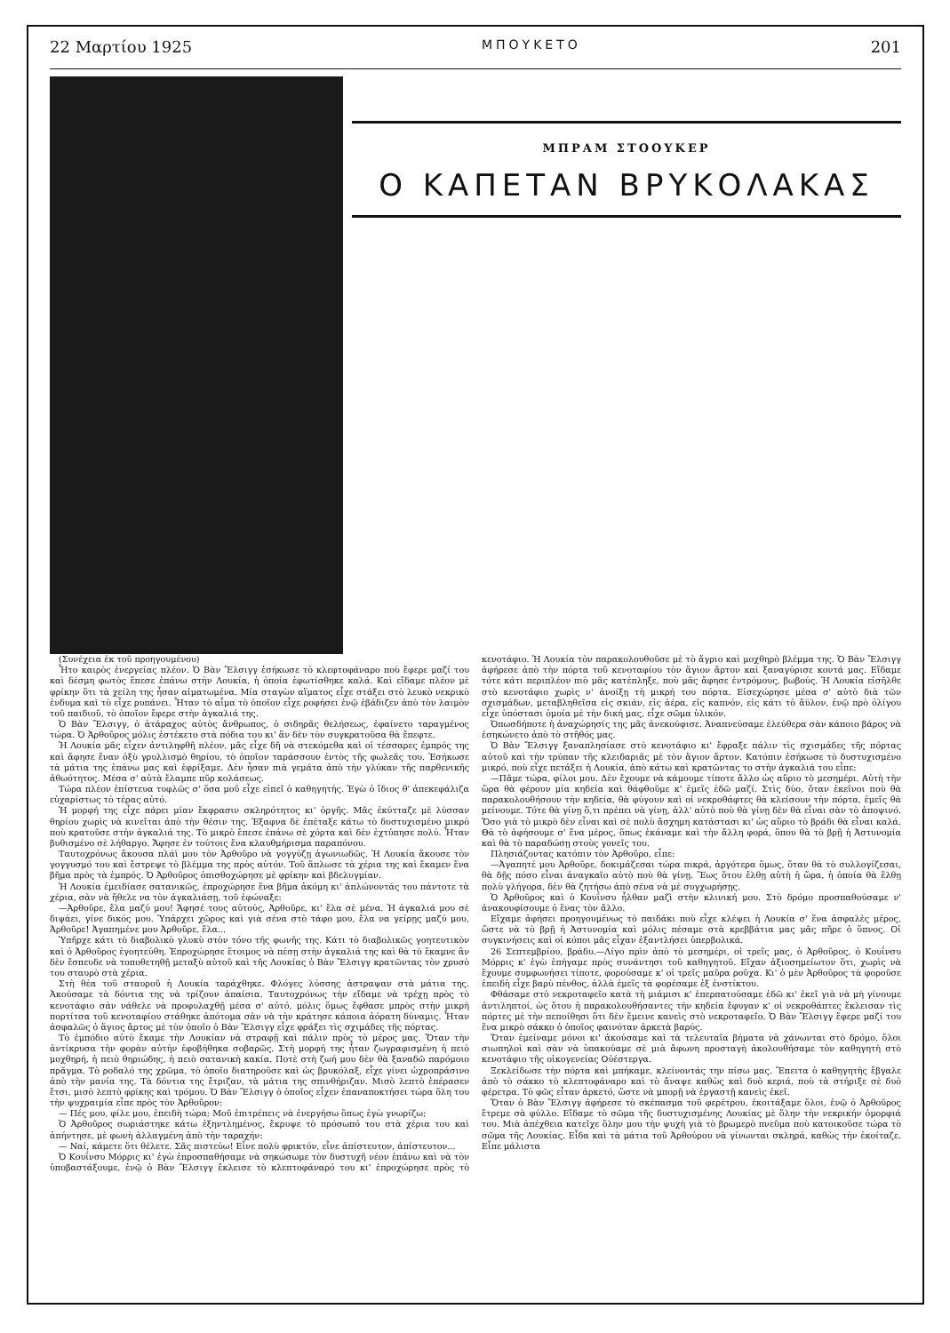22 Μαρτίου 1925 ΜΠΟΥΚΕΤΟ 201
ΜΠΡΑΜ ΣΤΟΟΥΚΕΡ
Ο ΚΑΠΕΤΑΝ ΒΡΥΚΟΛΑΚΑΣ
(Συνέχεια ἐκ τοῦ προηγουμένου)
Ἦτο καιρὸς ἐνεργείας πλέον. Ὁ Βὰν Ἔλσιγγ ἐσήκωσε τὸ κλεφτοφάναρο ποὺ ἔφερε μαζί του καὶ δέσμη φωτὸς ἔπεσε ἐπάνω στὴν Λουκία, ἡ ὁποία ἐφωτίσθηκε καλά. Καὶ εἴδαμε πλέον μὲ φρίκην ὅτι τὰ χείλη της ἦσαν αἱματωμένα. Μία σταγὼν αἵματος εἶχε στάξει στὸ λευκὸ νεκρικὸ ἐνδυμα καὶ τὸ εἶχε ρυπάνει. Ἦταν τὸ αἷμα τὸ ὁποῖον εἶχε ροφήσει ἐνῷ ἐβάδιζεν ἀπὸ τὸν λαιμὸν τοῦ παιδιοῦ, τὸ ὁποῖον ἔφερε στὴν ἀγκαλιά της.
Ὁ Βὰν Ἔλσιγγ, ὁ ἀτάραχος αὐτὸς ἄνθρωπος, ὁ σιδηρᾶς θελήσεως, ἐφαίνετο ταραγμένος τώρα. Ὁ Ἀρθοῦρος μόλις ἐστέκετο στὰ πόδια του κι' ἂν δὲν τὸν συγκρατοῦσα θὰ ἔπεφτε.
Ἡ Λουκία μᾶς εἶχεν ἀντιληφθῆ πλέον, μᾶς εἶχε δῆ νὰ στεκόμεθα καὶ οἱ τέσσαρες ἐμπρός της καὶ ἄφησε ἕναν ὀξὺ γρυλλισμὸ θηρίου, τὸ ὁποῖον ταράσσουν ἐντὸς τῆς φωλεᾶς του. Ἐσήκωσε τὰ μάτια της ἐπάνω μας καὶ ἐφρίξαμε. Δὲν ἦσαν πιὰ γεμάτα ἀπὸ τὴν γλύκαν τῆς παρθενικῆς ἀθωότητος. Μέσα σ' αὐτὰ ἔλαμπε πῦρ κολάσεως.
Τώρα πλέον ἐπίστευα τυφλῶς σ' ὅσα μοῦ εἶχε εἰπεῖ ὁ καθηγητής. Ἐγὼ ὁ ἴδιος θ' ἀπεκεφάλιζα εὐχαρίστως τὸ τέρας αὐτό.
Ἡ μορφή της εἶχε πάρει μίαν ἔκφρασιν σκληρότητος κι' ὀργῆς. Μᾶς ἐκύτταζε μὲ λύσσαν θηρίου χωρὶς νὰ κινεῖται ἀπὸ τὴν θέσιν της. Ἐξαφνα δὲ ἐπέταξε κάτω τὸ δυστυχισμένο μικρὸ ποὺ κρατοῦσε στὴν ἀγκαλιά της. Τὸ μικρὸ ἔπεσε ἐπάνω σὲ χόρτα καὶ δὲν ἐχτύπησε πολύ. Ἦταν βυθισμένο σὲ λήθαργο. Ἄφησε ἐν τούτοις ἕνα κλαυθμήρισμα παραπόνου.
Ταυτοχρόνως ἄκουσα πλάϊ μου τὸν Ἀρθοῦρο νὰ γογγύζῃ ἀγωνιωδῶς. Ἡ Λουκία ἄκουσε τὸν γογγυσμό του καὶ ἔστρεψε τὸ βλέμμα της πρὸς αὐτόν. Τοῦ ἅπλωσε τὰ χέρια της καὶ ἔκαμεν ἕνα βῆμα πρὸς τὰ ἐμπρός. Ὁ Ἀρθοῦρος ὀπισθοχώρησε μὲ φρίκην καὶ βδελυγμίαν.
Ἡ Λουκία ἐμειδίασε σατανικῶς, ἐπροχώρησε ἕνα βῆμα ἀκόμη κι' ἁπλώνοντάς του πάντοτε τὰ χέρια, σὰν νὰ ἤθελε να τὸν ἀγκαλιάσῃ, τοῦ ἐφώναξε:
—Ἀρθοῦρε, ἔλα μαζύ μου! Ἄφησέ τους αὐτούς, Ἀρθοῦρε, κι' ἔλα σὲ μένα. Ἡ ἀγκαλιά μου σὲ διψάει, γίνε δικός μου. Ὑπάρχει χῶρος καὶ γιὰ σένα στὸ τάφο μου, ἔλα να γείρῃς μαζύ μου, Ἀρθοῦρε! Ἀγαπημένε μου Ἀρθοῦρε, ἔλα...
Ὑπῆρχε κάτι τὸ διαβολικὸ γλυκὺ στὸν τόνο τῆς φωνῆς της. Κάτι τὸ διαβολικῶς γοητευτικὸν καὶ ὁ Ἀρθοῦρος ἐγοητεύθη. Ἐπροχώρησε ἕτοιμος νὰ πέσῃ στὴν ἀγκαλιά της καὶ θὰ τὸ ἔκαμνε ἂν δὲν ἔσπευδε νὰ τοποθετηθῇ μεταξὺ αὐτοῦ καὶ τῆς Λουκίας ὁ Βὰν Ἔλσιγγ κρατῶντας τὸν χρυσὸ του σταυρὸ στὰ χέρια.
Στὴ θέα τοῦ σταυροῦ ἡ Λουκία ταράχθηκε. Φλόγες λύσσης ἀστραψαν στὰ μάτια της. Ἀκούσαμε τὰ δόντια της νὰ τρίζουν ἀπαίσια. Ταυτοχρόνως τὴν εἴδαμε νὰ τρέχῃ πρὸς τὸ κενοτάφιο σὰν νάθελε νὰ προφυλαχθῇ μέσα σ' αὐτό, μόλις ὅμως ἔφθασε μπρὸς στὴν μικρὴ πορτίτσα τοῦ κενοταφίου στάθηκε ἀπότομα σὰν νὰ τὴν κράτησε κάποια ἀόρατη δύναμις. Ἦταν ἀσφαλῶς ὁ ἅγιος ἄρτος μὲ τὸν ὁποῖο ὁ Βὰν Ἔλσιγγ εἶχε φράξει τὶς σχιμάδες τῆς πόρτας.
Τὸ ἐμπόδιο αὐτὸ ἔκαμε τὴν Λουκίαν νὰ στραφῇ καὶ πάλιν πρὸς τὸ μέρος μας. Ὅταν τὴν ἀντίκρυσα τὴν φορὰν αὐτὴν ἐφοβήθηκα σοβαρῶς. Στὴ μορφή της ἦταν ζωγραφισμένη ἡ πειὸ μοχθηρή, ἡ πειὸ θηριώδης, ἡ πειὸ σατανικὴ κακία. Ποτὲ στὴ ζωή μου δὲν θὰ ξαναδῶ παρόμοιο πρᾶγμα. Τὸ ροδαλό της χρῶμα, τὸ ὁποῖο διατηροῦσε καὶ ὡς βρυκόλαξ, εἶχε γίνει ὠχροπράσινο ἀπὸ τὴν μανία της. Τὰ δόντια της ἔτριζαν, τὰ μάτια της σπινθήριζαν. Μισὸ λεπτὸ ἐπέρασεν ἔτσι, μισὸ λεπτὸ φρίκης καὶ τρόμου. Ὁ Βὰν Ἔλσιγγ ὁ ὁποῖος εἶχεν ἐπαναποκτήσει τώρα ὅλη του τὴν ψυχραιμία εἶπε πρὸς τὸν Ἀρθοῦρον:
— Πές μου, φίλε μου, ἐπειδὴ τώρα; Μοῦ ἐπιτρέπεις νὰ ἐνεργήσω ὅπως ἐγὼ γνωρίζω;
Ὁ Ἀρθοῦρος σωριάστηκε κάτω ἐξηντλημένος, ἔκρυψε τὸ πρόσωπό του στὰ χέρια του καὶ ἀπήντησε, μὲ φωνὴ ἀλλαγμένη ἀπὸ τὴν ταραχήν:
— Ναί, κάμετε ὅτι θέλετε. Σᾶς πιστεύω! Εἶνε πολὺ φρικτόν, εἶνε ἀπίστευτον, ἀπίστευτον...
Ὁ Κουΐνσυ Μόρρις κι' ἐγὼ ἐπροσπαθήσαμε νὰ σηκώσωμε τὸν δυστυχῆ νέον ἐπάνω καὶ νὰ τὸν ὑποβαστάξουμε, ἐνῷ ὁ Βὰν Ἔλσιγγ ἔκλεισε τὸ κλεπτοφάναρό του κι' ἐπροχώρησε πρὸς τὸ κενοτάφιο. Ἡ Λουκία τὸν παρακολουθοῦσε μὲ τὸ ἄγριο καὶ μοχθηρὸ βλέμμα της. Ὁ Βὰν Ἔλσιγγ ἀφήρεσε ἀπὸ τὴν πόρτα τοῦ κενοταφίου τὸν ἅγιον ἄρτον καὶ ξαναγύρισε κοντά μας. Εἴδαμε τότε κάτι περιπλέον πιὸ μᾶς κατέπληξε, ποὺ μᾶς ἄφησε ἐντρόμους, βωβούς. Ἡ Λουκία εἰσῆλθε στὸ κενοτάφιο χωρὶς ν' ἀνοίξῃ τὴ μικρή του πόρτα. Εἰσεχώρησε μέσα σ' αὐτὸ διὰ τῶν σχισμάδων, μεταβληθεῖσα εἰς σκιάν, εἰς ἀέρα, εἰς καπνόν, εἰς κάτι τὸ ἄϋλον, ἐνῷ πρὸ ὀλίγου εἶχε ὑπόστασι ὁμοία μὲ τὴν δική μας, εἶχε σῶμα ὑλικόν.
Ὁπωσδήποτε ἡ ἀναχώρησίς της μᾶς ἀνεκούφισε. Ἀναπνεύσαμε ἐλεύθερα σὰν κάποιο βάρος νὰ ἐσηκώνετο ἀπὸ τὸ στῆθός μας.
Ὁ Βὰν Ἔλσιγγ ξαναπλησίασε στὸ κενοτάφιο κι' ἔφραξε πάλιν τὶς σχισμάδες τῆς πόρτας αὐτοῦ καὶ τὴν τρύπαν τῆς κλειδαριᾶς μὲ τὸν ἅγιον ἄρτον. Κατόπιν ἐσήκωσε τὸ δυστυχισμένο μικρό, ποὺ εἶχε πετάξει ἡ Λουκία, ἀπὸ κάτω καὶ κρατῶντας το στὴν ἀγκαλιά του εἶπε:
—Πᾶμε τώρα, φίλοι μου. Δὲν ἔχουμε νὰ κάμουμε τίποτε ἄλλο ὡς αὔριο τὸ μεσημέρι. Αὐτὴ τὴν ὥρα θὰ φέρουν μία κηδεία καὶ θάφθοῦμε κ' ἐμεῖς ἐδῶ μαζί. Στὶς δύο, ὅταν ἐκεῖνοι ποὺ θὰ παρακολουθήσουν τὴν κηδεία, θὰ φύγουν καὶ οἱ νεκροθάφτες θὰ κλείσουν τὴν πόρτα, ἐμεῖς θὰ μείνουμε. Τότε θὰ γίνῃ ὅ,τι πρέπει νὰ γίνῃ, ἀλλ' αὐτὸ ποὺ θὰ γίνῃ δὲν θὰ εἶναι σὰν τὸ ἀποψινό. Ὅσο γιὰ τὸ μικρὸ δὲν εἶναι καὶ σὲ πολὺ ἄσχημη κατάστασι κι' ὡς αὔριο τὸ βράδι θὰ εἶναι καλά. Θὰ τὸ ἀφήσουμε σ' ἕνα μέρος, ὅπως ἐκάναμε καὶ τὴν ἄλλη φορά, ὅπου θὰ τὸ βρῇ ἡ Ἀστυνομία καὶ θὰ τὸ παραδώσῃ στοὺς γονεῖς του.
Πλησιάζοντας κατόπιν τὸν Ἀρθοῦρο, εἶπε:
—Ἀγαπητέ μου Ἀρθοῦρε, δοκιμάζεσαι τώρα πικρά, ἀργότερα ὅμως, ὅταν θὰ τὸ συλλογίζεσαι, θὰ δῇς πόσο εἶναι ἀναγκαῖο αὐτὸ ποὺ θὰ γίνῃ. Ἕως ὅτου ἔλθῃ αὐτὴ ἡ ὥρα, ἡ ὁποία θὰ ἔλθῃ πολὺ γλήγορα, δὲν θὰ ζητήσω ἀπὸ σένα νὰ μὲ συγχωρήσῃς.
Ὁ Ἀρθοῦρος καὶ ὁ Κουΐνσυ ἦλθαν μαζὶ στὴν κλινική μου. Στὸ δρόμο προσπαθούσαμε ν' ἀνακουφίσουμε ὁ ἕνας τὸν ἄλλο.
Εἴχαμε ἀφήσει προηγουμένως τὸ παιδάκι ποὺ εἶχε κλέψει ἡ Λουκία σ' ἕνα ἀσφαλὲς μέρος, ὥστε νὰ τὸ βρῇ ἡ Ἀστυνομία καὶ μόλις πέσαμε στὰ κρεββάτια μας μᾶς πῆρε ὁ ὕπνος. Οἱ συγκινήσεις καὶ οἱ κόποι μᾶς εἶχαν ἐξαντλήσει ὑπερβολικά.
26 Σεπτεμβρίου, βράδυ.—Λίγο πρὶν ἀπὸ τὸ μεσημέρι, οἱ τρεῖς μας, ὁ Ἀρθοῦρος, ὁ Κουΐνσυ Μόρρις κ' ἐγὼ ἐπήγαμε πρὸς συνάντησι τοῦ καθηγητοῦ. Εἴχαν ἀξιοσημείωτον ὅτι, χωρὶς νὰ ἔχουμε συμφωνήσει τίποτε, φορούσαμε κ' οἱ τρεῖς μαῦρα ροῦχα. Κι' ὁ μὲν Ἀρθοῦρος τὰ φοροῦσε ἐπειδὴ εἶχε βαρὺ πένθος, ἀλλὰ ἐμεῖς τὰ φορέσαμε ἐξ ἐνστίκτου.
Φθάσαμε στὸ νεκροταφεῖο κατὰ τὴ μιάμισι κ' ἐπερπατούσαμε ἐδῶ κι' ἐκεῖ γιὰ νὰ μὴ γίνουμε ἀντιληπτοί, ὡς ὅτου ἡ παρακολουθήσαντες τὴν κηδεία ἔφυγαν κ' οἱ νεκροθάπτες ἔκλεισαν τὶς πόρτες μὲ τὴν πεποίθησι ὅτι δὲν ἔμεινε κανεὶς στὸ νεκροταφεῖο. Ὁ Βὰν Ἔλσιγγ ἔφερε μαζί του ἕνα μικρὸ σάκκο ὁ ὁποῖος φαινόταν ἀρκετὰ βαρύς.
Ὅταν ἐμείναμε μόνοι κι' ἀκούσαμε καὶ τὰ τελευταῖα βήματα νὰ χάνωνται στὸ δρόμο, ὅλοι σιωπηλοὶ καὶ σὰν νὰ ὑπακούαμε σὲ μιὰ ἄφωνη προσταγὴ ἀκολουθήσαμε τὸν καθηγητὴ στὸ κενοτάφιο τῆς οἰκογενείας Οὐέστεργα.
Ξεκλείδωσε τὴν πόρτα καὶ μπήκαμε, κλείνοντάς την πίσω μας. Ἔπειτα ὁ καθηγητὴς ἔβγαλε ἀπὸ τὸ σάκκο τὸ κλεπτοφάναρο καὶ τὸ ἄναψε καθὼς καὶ δυὸ κεριά, ποὺ τὰ στήριξε σὲ δυὸ φέρετρα. Τὸ φῶς εἶταν ἀρκετό, ὥστε νὰ μπορῇ νὰ ἐργαστῇ κανεὶς ἐκεῖ.
Ὅταν ὁ Βὰν Ἔλσιγγ ἀφήρεσε τὸ σκέπασμα τοῦ φερέτρου, ἐκοιτάξαμε ὅλοι, ἐνῷ ὁ Ἀρθοῦρος ἔτρεμε σὰ φύλλο. Εἴδαμε τὸ σῶμα τῆς δυστυχισμένης Λουκίας μὲ ὅλην τὴν νεκρικήν ὀμορφιά του. Μιὰ ἀπέχθεια κατεῖχε ὅλην μου τὴν ψυχὴ γιὰ τὸ βρωμερὸ πνεῦμα ποὺ κατοικοῦσε τώρα τὸ σῶμα τῆς Λουκίας. Εἶδα καὶ τὰ μάτια τοῦ Ἀρθούρου νὰ γίνωνται σκληρά, καθὼς τὴν ἐκοίταζε. Εἶπε μάλιστα